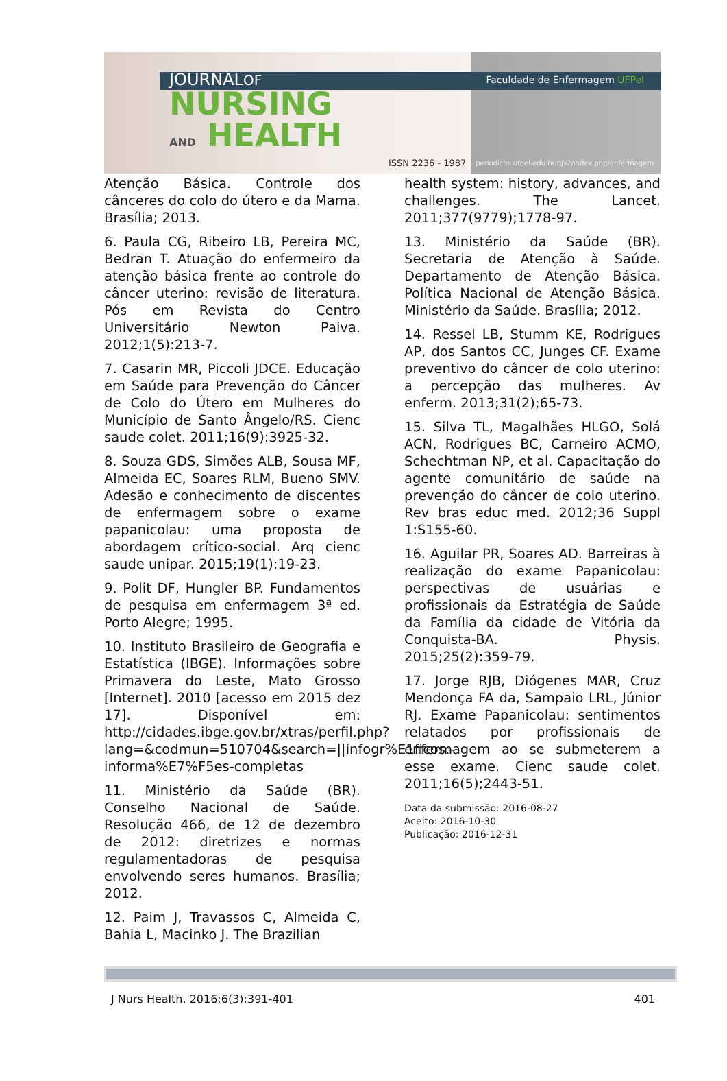Faculdade de Enfermagem UFPel
JOURNALOF
NURSING
AND HEALTH
ISSN 2236 - 1987
periodicos.ufpel.edu.br/ojs2/index.php/enfermagem
Atenção Básica. Controle dos cânceres do colo do útero e da Mama. Brasília; 2013.
6. Paula CG, Ribeiro LB, Pereira MC, Bedran T. Atuação do enfermeiro da atenção básica frente ao controle do câncer uterino: revisão de literatura. Pós em Revista do Centro Universitário Newton Paiva. 2012;1(5):213-7.
7. Casarin MR, Piccoli JDCE. Educação em Saúde para Prevenção do Câncer de Colo do Útero em Mulheres do Município de Santo Ângelo/RS. Cienc saude colet. 2011;16(9):3925-32.
8. Souza GDS, Simões ALB, Sousa MF, Almeida EC, Soares RLM, Bueno SMV. Adesão e conhecimento de discentes de enfermagem sobre o exame papanicolau: uma proposta de abordagem crítico-social. Arq cienc saude unipar. 2015;19(1):19-23.
9. Polit DF, Hungler BP. Fundamentos de pesquisa em enfermagem 3ª ed. Porto Alegre; 1995.
10. Instituto Brasileiro de Geografia e Estatística (IBGE). Informações sobre Primavera do Leste, Mato Grosso [Internet]. 2010 [acesso em 2015 dez 17]. Disponível em: http://cidades.ibge.gov.br/xtras/perfil.php?lang=&codmun=510704&search=||infogr%E1ficos:-informa%E7%F5es-completas
11. Ministério da Saúde (BR). Conselho Nacional de Saúde. Resolução 466, de 12 de dezembro de 2012: diretrizes e normas regulamentadoras de pesquisa envolvendo seres humanos. Brasília; 2012.
12. Paim J, Travassos C, Almeida C, Bahia L, Macinko J. The Brazilian
health system: history, advances, and challenges. The Lancet. 2011;377(9779);1778-97.
13. Ministério da Saúde (BR). Secretaria de Atenção à Saúde. Departamento de Atenção Básica. Política Nacional de Atenção Básica. Ministério da Saúde. Brasília; 2012.
14. Ressel LB, Stumm KE, Rodrigues AP, dos Santos CC, Junges CF. Exame preventivo do câncer de colo uterino: a percepção das mulheres. Av enferm. 2013;31(2);65-73.
15. Silva TL, Magalhães HLGO, Solá ACN, Rodrigues BC, Carneiro ACMO, Schechtman NP, et al. Capacitação do agente comunitário de saúde na prevenção do câncer de colo uterino. Rev bras educ med. 2012;36 Suppl 1:S155-60.
16. Aguilar PR, Soares AD. Barreiras à realização do exame Papanicolau: perspectivas de usuárias e profissionais da Estratégia de Saúde da Família da cidade de Vitória da Conquista-BA. Physis. 2015;25(2):359-79.
17. Jorge RJB, Diógenes MAR, Cruz Mendonça FA da, Sampaio LRL, Júnior RJ. Exame Papanicolau: sentimentos relatados por profissionais de enfermagem ao se submeterem a esse exame. Cienc saude colet. 2011;16(5);2443-51.
Data da submissão: 2016-08-27
Aceito: 2016-10-30
Publicação: 2016-12-31
J Nurs Health. 2016;6(3):391-401 401